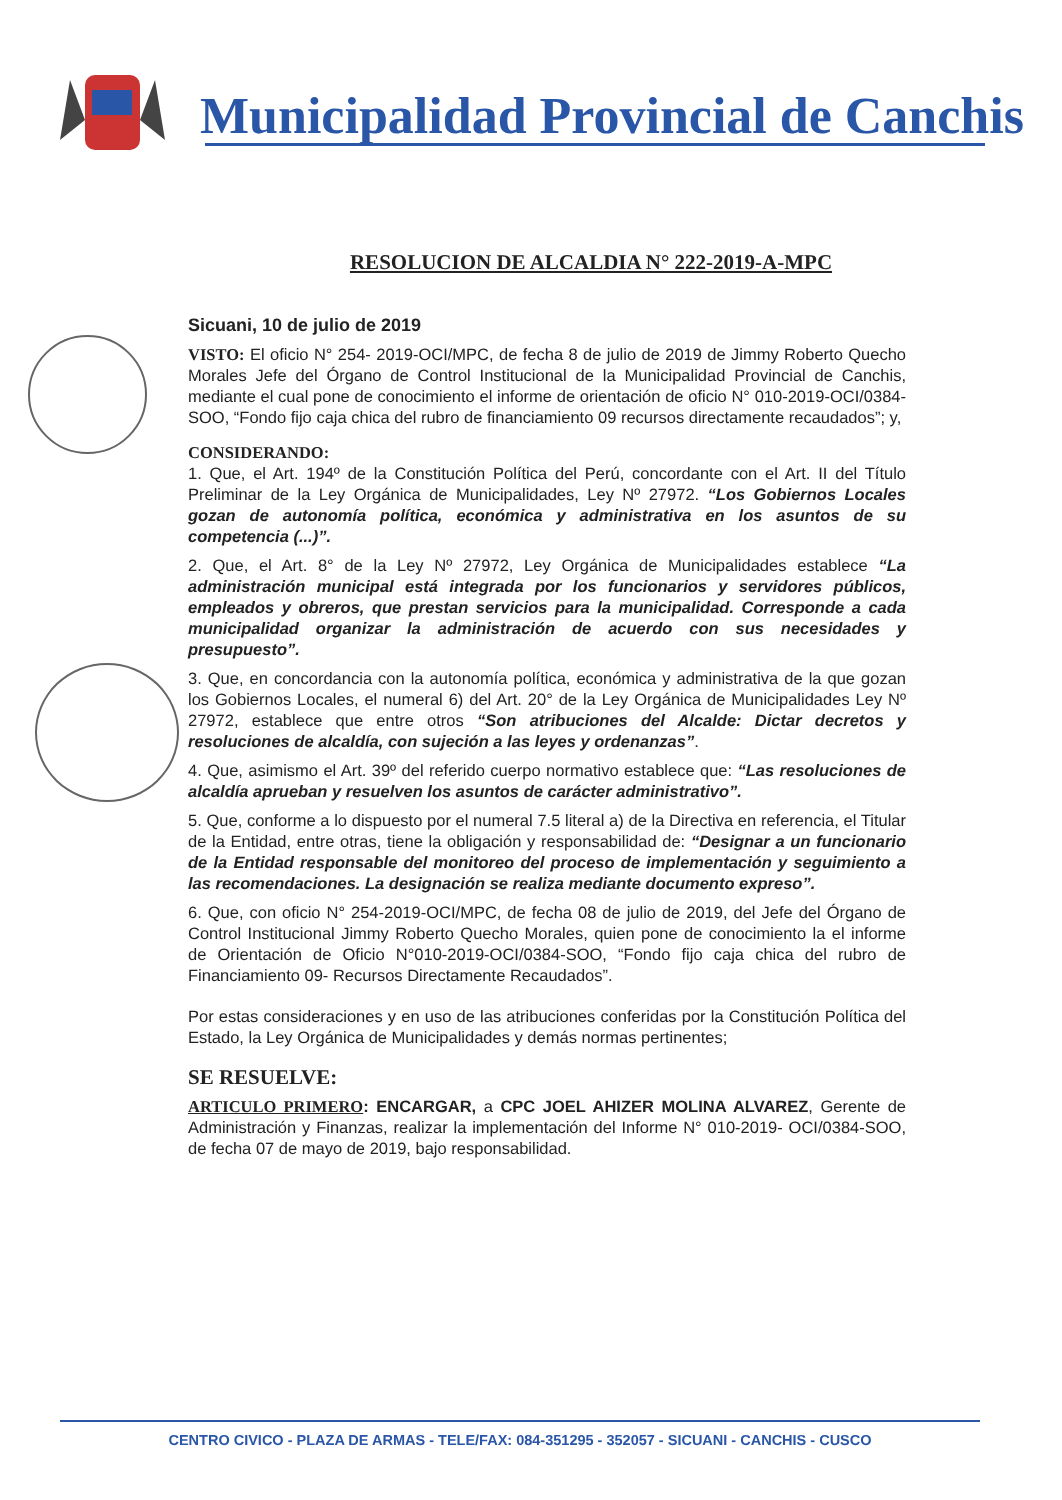Municipalidad Provincial de Canchis
RESOLUCION DE ALCALDIA N° 222-2019-A-MPC
Sicuani, 10 de julio de 2019
VISTO: El oficio N° 254- 2019-OCI/MPC, de fecha 8 de julio de 2019 de Jimmy Roberto Quecho Morales Jefe del Órgano de Control Institucional de la Municipalidad Provincial de Canchis, mediante el cual pone de conocimiento el informe de orientación de oficio N° 010-2019-OCI/0384-SOO, “Fondo fijo caja chica del rubro de financiamiento 09 recursos directamente recaudados”; y,
CONSIDERANDO:
1. Que, el Art. 194º de la Constitución Política del Perú, concordante con el Art. II del Título Preliminar de la Ley Orgánica de Municipalidades, Ley Nº 27972. “Los Gobiernos Locales gozan de autonomía política, económica y administrativa en los asuntos de su competencia (...)”.
2. Que, el Art. 8° de la Ley Nº 27972, Ley Orgánica de Municipalidades establece “La administración municipal está integrada por los funcionarios y servidores públicos, empleados y obreros, que prestan servicios para la municipalidad. Corresponde a cada municipalidad organizar la administración de acuerdo con sus necesidades y presupuesto”.
3. Que, en concordancia con la autonomía política, económica y administrativa de la que gozan los Gobiernos Locales, el numeral 6) del Art. 20° de la Ley Orgánica de Municipalidades Ley Nº 27972, establece que entre otros “Son atribuciones del Alcalde: Dictar decretos y resoluciones de alcaldía, con sujeción a las leyes y ordenanzas”.
4. Que, asimismo el Art. 39º del referido cuerpo normativo establece que: “Las resoluciones de alcaldía aprueban y resuelven los asuntos de carácter administrativo”.
5. Que, conforme a lo dispuesto por el numeral 7.5 literal a) de la Directiva en referencia, el Titular de la Entidad, entre otras, tiene la obligación y responsabilidad de: “Designar a un funcionario de la Entidad responsable del monitoreo del proceso de implementación y seguimiento a las recomendaciones. La designación se realiza mediante documento expreso”.
6. Que, con oficio N° 254-2019-OCI/MPC, de fecha 08 de julio de 2019, del Jefe del Órgano de Control Institucional Jimmy Roberto Quecho Morales, quien pone de conocimiento la el informe de Orientación de Oficio N°010-2019-OCI/0384-SOO, “Fondo fijo caja chica del rubro de Financiamiento 09- Recursos Directamente Recaudados”.
Por estas consideraciones y en uso de las atribuciones conferidas por la Constitución Política del Estado, la Ley Orgánica de Municipalidades y demás normas pertinentes;
SE RESUELVE:
ARTICULO PRIMERO: ENCARGAR, a CPC JOEL AHIZER MOLINA ALVAREZ, Gerente de Administración y Finanzas, realizar la implementación del Informe N° 010-2019- OCI/0384-SOO, de fecha 07 de mayo de 2019, bajo responsabilidad.
CENTRO CIVICO - PLAZA DE ARMAS - TELE/FAX: 084-351295 - 352057 - SICUANI - CANCHIS - CUSCO